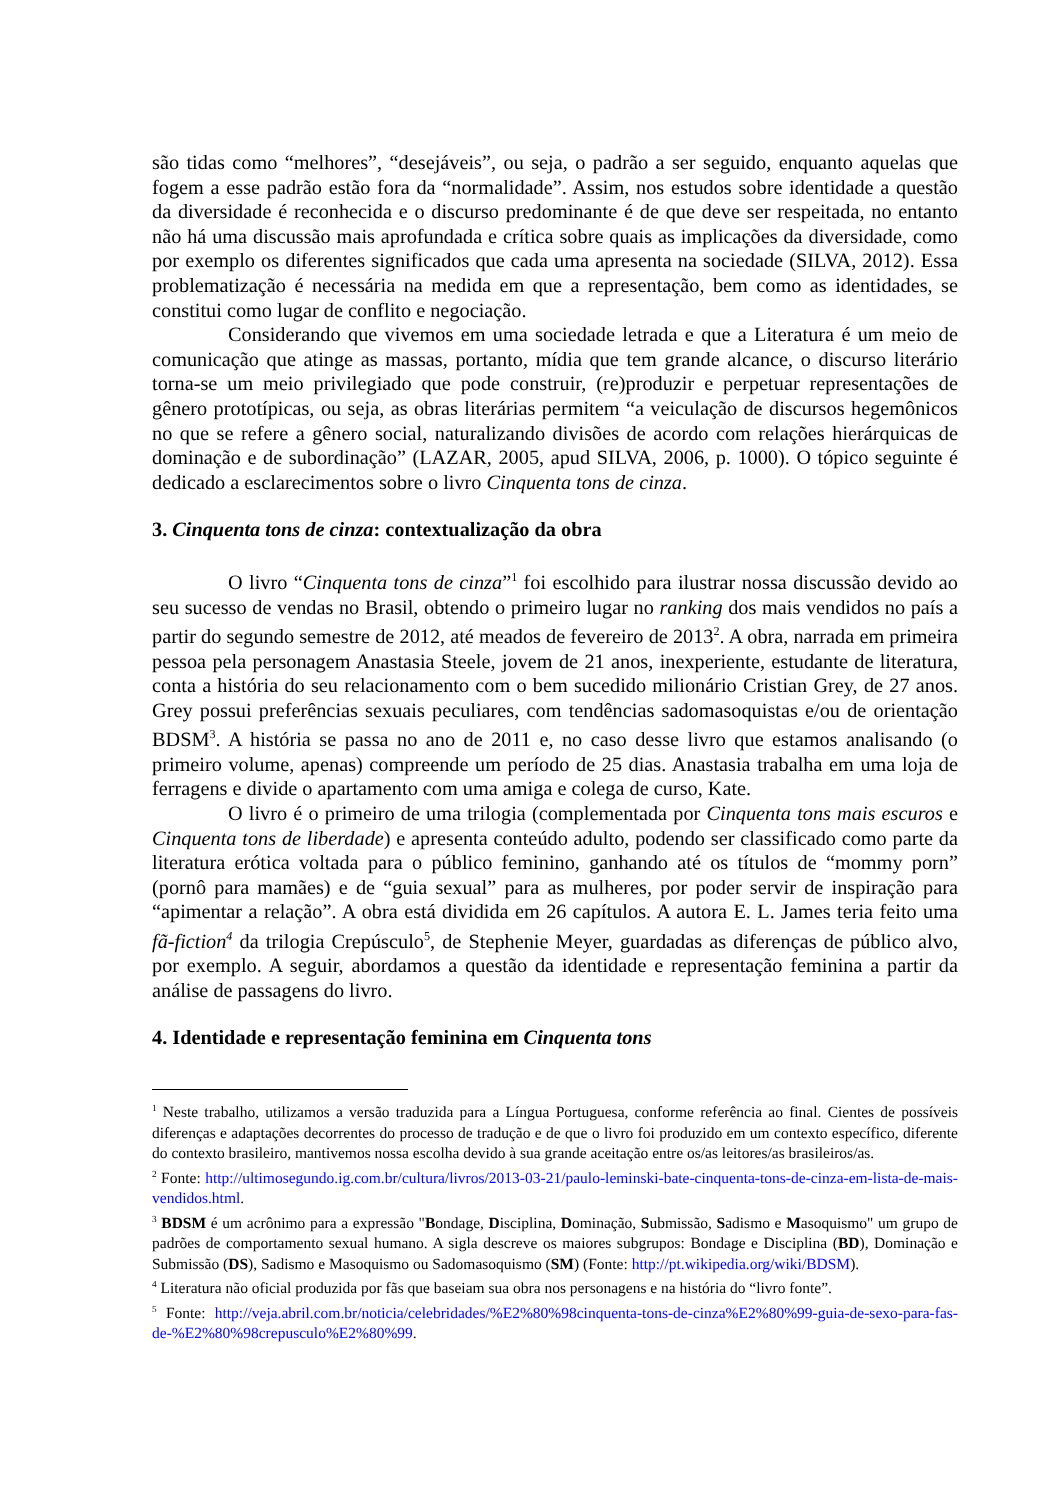são tidas como “melhores”, “desejáveis”, ou seja, o padrão a ser seguido, enquanto aquelas que fogem a esse padrão estão fora da “normalidade”. Assim, nos estudos sobre identidade a questão da diversidade é reconhecida e o discurso predominante é de que deve ser respeitada, no entanto não há uma discussão mais aprofundada e crítica sobre quais as implicações da diversidade, como por exemplo os diferentes significados que cada uma apresenta na sociedade (SILVA, 2012). Essa problematização é necessária na medida em que a representação, bem como as identidades, se constitui como lugar de conflito e negociação.
Considerando que vivemos em uma sociedade letrada e que a Literatura é um meio de comunicação que atinge as massas, portanto, mídia que tem grande alcance, o discurso literário torna-se um meio privilegiado que pode construir, (re)produzir e perpetuar representações de gênero prototípicas, ou seja, as obras literárias permitem “a veiculação de discursos hegemônicos no que se refere a gênero social, naturalizando divisões de acordo com relações hierárquicas de dominação e de subordinação” (LAZAR, 2005, apud SILVA, 2006, p. 1000). O tópico seguinte é dedicado a esclarecimentos sobre o livro Cinquenta tons de cinza.
3. Cinquenta tons de cinza: contextualização da obra
O livro “Cinquenta tons de cinza”<sup>1</sup> foi escolhido para ilustrar nossa discussão devido ao seu sucesso de vendas no Brasil, obtendo o primeiro lugar no ranking dos mais vendidos no país a partir do segundo semestre de 2012, até meados de fevereiro de 2013<sup>2</sup>. A obra, narrada em primeira pessoa pela personagem Anastasia Steele, jovem de 21 anos, inexperiente, estudante de literatura, conta a história do seu relacionamento com o bem sucedido milionário Cristian Grey, de 27 anos. Grey possui preferências sexuais peculiares, com tendências sadomasoquistas e/ou de orientação BDSM<sup>3</sup>. A história se passa no ano de 2011 e, no caso desse livro que estamos analisando (o primeiro volume, apenas) compreende um período de 25 dias. Anastasia trabalha em uma loja de ferragens e divide o apartamento com uma amiga e colega de curso, Kate.
O livro é o primeiro de uma trilogia (complementada por Cinquenta tons mais escuros e Cinquenta tons de liberdade) e apresenta conteúdo adulto, podendo ser classificado como parte da literatura erótica voltada para o público feminino, ganhando até os títulos de “mommy porn” (pornô para mamães) e de “guia sexual” para as mulheres, por poder servir de inspiração para “apimentar a relação”. A obra está dividida em 26 capítulos. A autora E. L. James teria feito uma fã-fiction<sup>4</sup> da trilogia Crepúsculo<sup>5</sup>, de Stephenie Meyer, guardadas as diferenças de público alvo, por exemplo. A seguir, abordamos a questão da identidade e representação feminina a partir da análise de passagens do livro.
4. Identidade e representação feminina em Cinquenta tons
<sup>1</sup> Neste trabalho, utilizamos a versão traduzida para a Língua Portuguesa, conforme referência ao final. Cientes de possíveis diferenças e adaptações decorrentes do processo de tradução e de que o livro foi produzido em um contexto específico, diferente do contexto brasileiro, mantivemos nossa escolha devido à sua grande aceitação entre os/as leitores/as brasileiros/as.
<sup>2</sup> Fonte: http://ultimosegundo.ig.com.br/cultura/livros/2013-03-21/paulo-leminski-bate-cinquenta-tons-de-cinza-em-lista-de-mais-vendidos.html.
<sup>3</sup> BDSM é um acrônimo para a expressão "Bondage, Disciplina, Dominação, Submissão, Sadismo e Masoquismo" um grupo de padrões de comportamento sexual humano. A sigla descreve os maiores subgrupos: Bondage e Disciplina (BD), Dominação e Submissão (DS), Sadismo e Masoquismo ou Sadomasoquismo (SM) (Fonte: http://pt.wikipedia.org/wiki/BDSM).
<sup>4</sup> Literatura não oficial produzida por fãs que baseiam sua obra nos personagens e na história do “livro fonte”.
<sup>5</sup> Fonte: http://veja.abril.com.br/noticia/celebridades/%E2%80%98cinquenta-tons-de-cinza%E2%80%99-guia-de-sexo-para-fas-de-%E2%80%98crepusculo%E2%80%99.